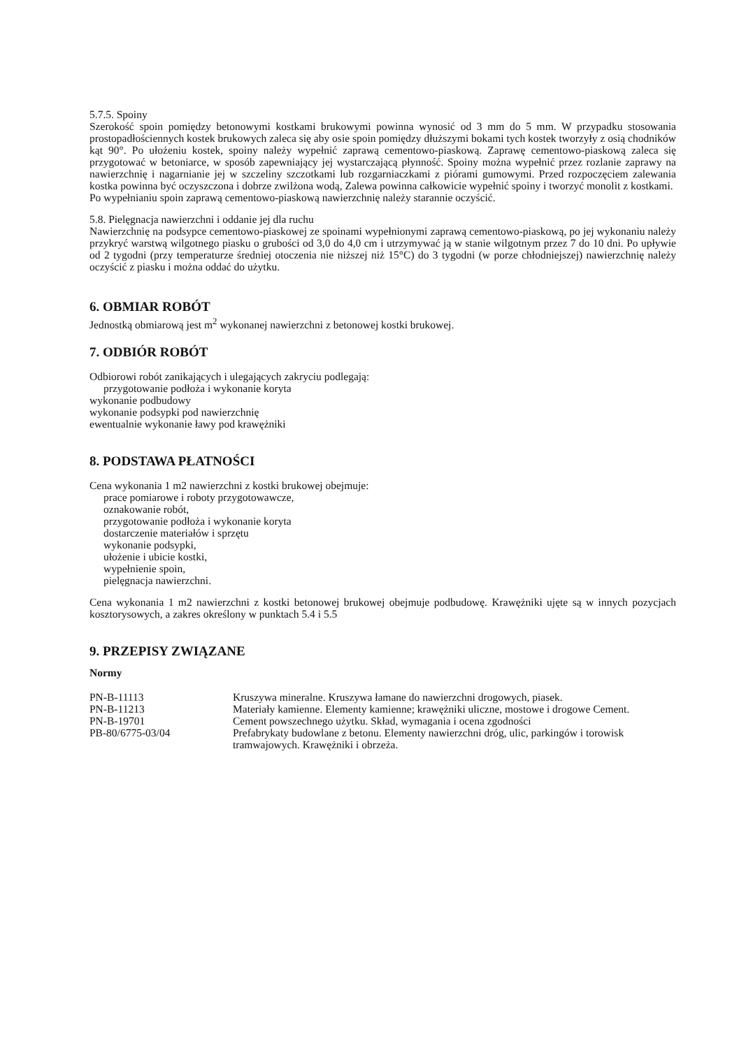5.7.5. Spoiny
Szerokość spoin pomiędzy betonowymi kostkami brukowymi powinna wynosić od 3 mm do 5 mm. W przypadku stosowania prostopadłościennych kostek brukowych zaleca się aby osie spoin pomiędzy dłuższymi bokami tych kostek tworzyły z osią chodników kąt 90°. Po ułożeniu kostek, spoiny należy wypełnić zaprawą cementowo-piaskową. Zaprawę cementowo-piaskową zaleca się przygotować w betoniarce, w sposób zapewniający jej wystarczającą płynność. Spoiny można wypełnić przez rozlanie zaprawy na nawierzchnię i nagarnianie jej w szczeliny szczotkami lub rozgarniaczkami z piórami gumowymi. Przed rozpoczęciem zalewania kostka powinna być oczyszczona i dobrze zwilżona wodą, Zalewa powinna całkowicie wypełnić spoiny i tworzyć monolit z kostkami.
Po wypełnianiu spoin zaprawą cementowo-piaskową nawierzchnię należy starannie oczyścić.
5.8. Pielęgnacja nawierzchni i oddanie jej dla ruchu
Nawierzchnię na podsypce cementowo-piaskowej ze spoinami wypełnionymi zaprawą cementowo-piaskową, po jej wykonaniu należy przykryć warstwą wilgotnego piasku o grubości od 3,0 do 4,0 cm i utrzymywać ją w stanie wilgotnym przez 7 do 10 dni. Po upływie od 2 tygodni (przy temperaturze średniej otoczenia nie niższej niż 15°C) do 3 tygodni (w porze chłodniejszej) nawierzchnię należy oczyścić z piasku i można oddać do użytku.
6. OBMIAR ROBÓT
Jednostką obmiarową jest m<sup>2</sup> wykonanej nawierzchni z betonowej kostki brukowej.
7. ODBIÓR ROBÓT
Odbiorowi robót zanikających i ulegających zakryciu podlegają:
przygotowanie podłoża i wykonanie koryta
wykonanie podbudowy
wykonanie podsypki pod nawierzchnię
ewentualnie wykonanie ławy pod krawężniki
8. PODSTAWA PŁATNOŚCI
Cena wykonania 1 m2 nawierzchni z kostki brukowej obejmuje:
prace pomiarowe i roboty przygotowawcze,
oznakowanie robót,
przygotowanie podłoża i wykonanie koryta
dostarczenie materiałów i sprzętu
wykonanie podsypki,
ułożenie i ubicie kostki,
wypełnienie spoin,
pielęgnacja nawierzchni.
Cena wykonania 1 m2 nawierzchni z kostki betonowej brukowej obejmuje podbudowę. Krawężniki ujęte są w innych pozycjach kosztorysowych, a zakres określony w punktach 5.4 i 5.5
9. PRZEPISY ZWIĄZANE
Normy
| PN-B-11113 | Kruszywa mineralne. Kruszywa łamane do nawierzchni drogowych, piasek. |
| PN-B-11213 | Materiały kamienne. Elementy kamienne; krawężniki uliczne, mostowe i drogowe Cement. |
| PN-B-19701 | Cement powszechnego użytku. Skład, wymagania i ocena zgodności |
| PB-80/6775-03/04 | Prefabrykaty budowlane z betonu. Elementy nawierzchni dróg, ulic, parkingów i torowisk tramwajowych. Krawężniki i obrzeża. |